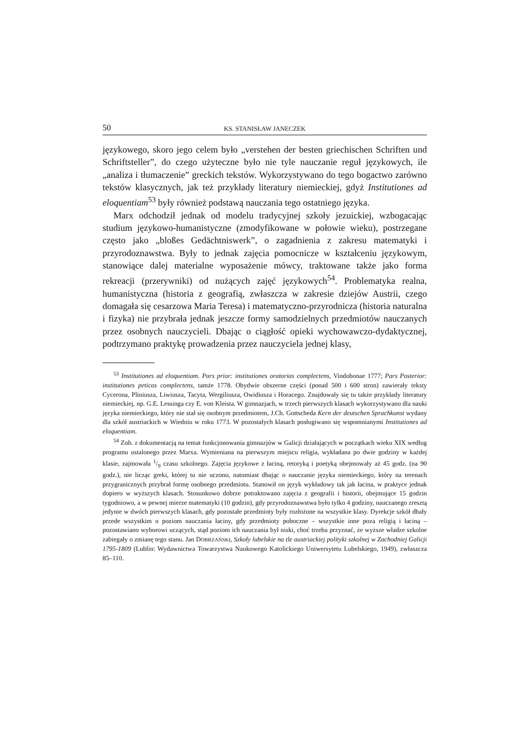50 KS. STANISŁAW JANECZEK
językowego, skoro jego celem było „verstehen der besten griechischen Schriften und Schriftsteller”, do czego użyteczne było nie tyle nauczanie reguł językowych, ile „analiza i tłumaczenie” greckich tekstów. Wykorzystywano do tego bogactwo zarówno tekstów klasycznych, jak też przykłady literatury niemieckiej, gdyż Institutiones ad eloquentiam<sup>53</sup> były również podstawą nauczania tego ostatniego języka.
Marx odchodził jednak od modelu tradycyjnej szkoły jezuickiej, wzbogacając studium językowo-humanistyczne (zmodyfikowane w połowie wieku), postrzegane często jako „bloßes Gedächtniswerk”, o zagadnienia z zakresu matematyki i przyrodoznawstwa. Były to jednak zajęcia pomocnicze w kształceniu językowym, stanowiące dalej materialne wyposażenie mówcy, traktowane także jako forma rekreacji (przerywniki) od nużących zajęć językowych<sup>54</sup>. Problematyka realna, humanistyczna (historia z geografią, zwłaszcza w zakresie dziejów Austrii, czego domagała się cesarzowa Maria Teresa) i matematyczno-przyrodnicza (historia naturalna i fizyka) nie przybrała jednak jeszcze formy samodzielnych przedmiotów nauczanych przez osobnych nauczycieli. Dbając o ciągłość opieki wychowawczo-dydaktycznej, podtrzymano praktykę prowadzenia przez nauczyciela jednej klasy,
<sup>53</sup> Institutiones ad eloquentiam. Pars prior: institutiones oratorias complectens, Vindobonae 1777; Pars Posterior: institutiones peticas complectens, tamże 1778. Obydwie obszerne części (ponad 500 i 600 stron) zawierały teksty Cycerona, Pliniusza, Liwiusza, Tacyta, Wergiliusza, Owidiusza i Horacego. Znajdowały się tu także przykłady literatury niemieckiej, np. G.E. Lessinga czy E. von Kleista. W gimnazjach, w trzech pierwszych klasach wykorzystywano dla nauki języka niemieckiego, który nie stał się osobnym przedmiotem, J.Ch. Gottscheda Kern der deutschen Sprachkunst wydany dla szkół austriackich w Wiedniu w roku 1773. W pozostałych klasach posługiwano się wspomnianymi Institutiones ad eloquentiam.
<sup>54</sup> Zob. z dokumentacją na temat funkcjonowania gimnazjów w Galicji działających w początkach wieku XIX według programu ustalonego przez Marxa. Wymieniana na pierwszym miejscu religia, wykładana po dwie godziny w każdej klasie, zajmowała 1/9 czasu szkolnego. Zajęcia językowe z łaciną, retoryką i poetyką obejmowały aż 45 godz. (na 90 godz.), nie licząc greki, której tu nie uczono, natomiast dbając o nauczanie języka niemieckiego, który na terenach przygranicznych przybrał formę osobnego przedmiotu. Stanowił on język wykładowy tak jak łacina, w praktyce jednak dopiero w wyższych klasach. Stosunkowo dobrze potraktowano zajęcia z geografii i historii, obejmujące 15 godzin tygodniowo, a w pewnej mierze matematyki (10 godzin), gdy przyrodoznawstwa było tylko 4 godziny, nauczanego zresztą jedynie w dwóch pierwszych klasach, gdy pozostałe przedmioty były rozłożone na wszystkie klasy. Dyrekcje szkół dbały przede wszystkim o poziom nauczania łaciny, gdy przedmioty poboczne – wszystkie inne poza religią i łaciną – pozostawiano wyborowi uczących, stąd poziom ich nauczania był niski, choć trzeba przyznać, że wyższe władze szkolne zabiegały o zmianę tego stanu. Jan DOBRZAŃSKI, Szkoły lubelskie na tle austriackiej polityki szkolnej w Zachodniej Galicji 1795-1809 (Lublin: Wydawnictwa Towarzystwa Naukowego Katolickiego Uniwersytetu Lubelskiego, 1949), zwłaszcza 85–110.